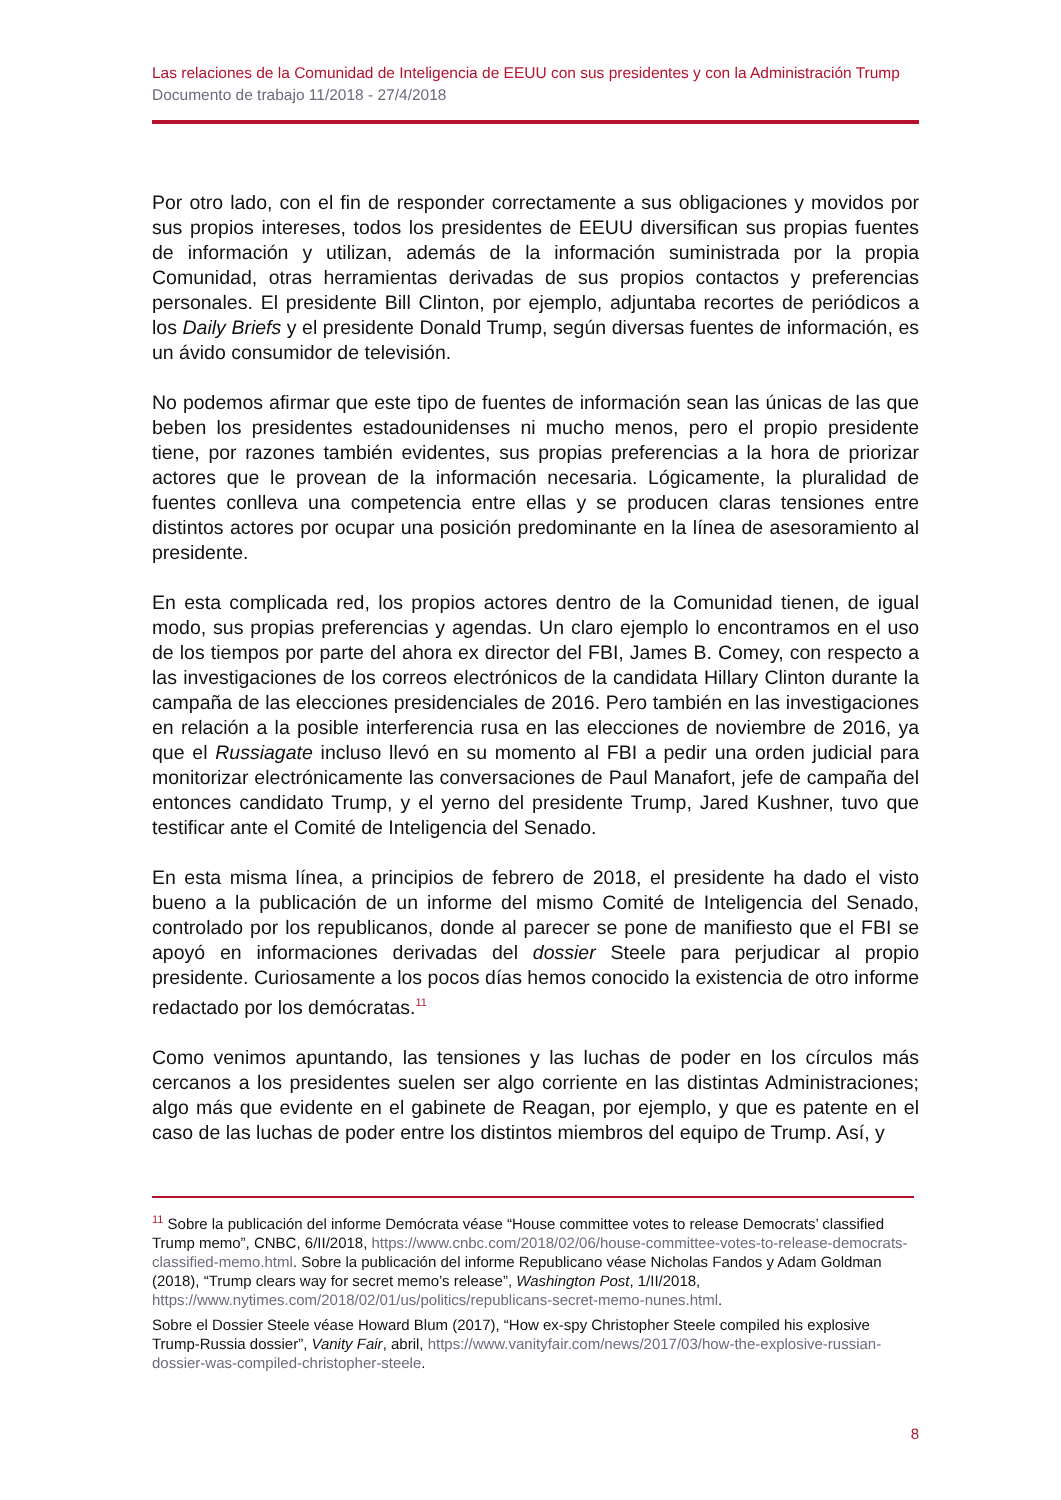Las relaciones de la Comunidad de Inteligencia de EEUU con sus presidentes y con la Administración Trump
Documento de trabajo 11/2018 - 27/4/2018
Por otro lado, con el fin de responder correctamente a sus obligaciones y movidos por sus propios intereses, todos los presidentes de EEUU diversifican sus propias fuentes de información y utilizan, además de la información suministrada por la propia Comunidad, otras herramientas derivadas de sus propios contactos y preferencias personales. El presidente Bill Clinton, por ejemplo, adjuntaba recortes de periódicos a los Daily Briefs y el presidente Donald Trump, según diversas fuentes de información, es un ávido consumidor de televisión.
No podemos afirmar que este tipo de fuentes de información sean las únicas de las que beben los presidentes estadounidenses ni mucho menos, pero el propio presidente tiene, por razones también evidentes, sus propias preferencias a la hora de priorizar actores que le provean de la información necesaria. Lógicamente, la pluralidad de fuentes conlleva una competencia entre ellas y se producen claras tensiones entre distintos actores por ocupar una posición predominante en la línea de asesoramiento al presidente.
En esta complicada red, los propios actores dentro de la Comunidad tienen, de igual modo, sus propias preferencias y agendas. Un claro ejemplo lo encontramos en el uso de los tiempos por parte del ahora ex director del FBI, James B. Comey, con respecto a las investigaciones de los correos electrónicos de la candidata Hillary Clinton durante la campaña de las elecciones presidenciales de 2016. Pero también en las investigaciones en relación a la posible interferencia rusa en las elecciones de noviembre de 2016, ya que el Russiagate incluso llevó en su momento al FBI a pedir una orden judicial para monitorizar electrónicamente las conversaciones de Paul Manafort, jefe de campaña del entonces candidato Trump, y el yerno del presidente Trump, Jared Kushner, tuvo que testificar ante el Comité de Inteligencia del Senado.
En esta misma línea, a principios de febrero de 2018, el presidente ha dado el visto bueno a la publicación de un informe del mismo Comité de Inteligencia del Senado, controlado por los republicanos, donde al parecer se pone de manifiesto que el FBI se apoyó en informaciones derivadas del dossier Steele para perjudicar al propio presidente. Curiosamente a los pocos días hemos conocido la existencia de otro informe redactado por los demócratas.<sup>11</sup>
Como venimos apuntando, las tensiones y las luchas de poder en los círculos más cercanos a los presidentes suelen ser algo corriente en las distintas Administraciones; algo más que evidente en el gabinete de Reagan, por ejemplo, y que es patente en el caso de las luchas de poder entre los distintos miembros del equipo de Trump. Así, y
<sup>11</sup> Sobre la publicación del informe Demócrata véase “House committee votes to release Democrats’ classified Trump memo”, CNBC, 6/II/2018, https://www.cnbc.com/2018/02/06/house-committee-votes-to-release-democrats-classified-memo.html. Sobre la publicación del informe Republicano véase Nicholas Fandos y Adam Goldman (2018), “Trump clears way for secret memo’s release”, Washington Post, 1/II/2018, https://www.nytimes.com/2018/02/01/us/politics/republicans-secret-memo-nunes.html.
Sobre el Dossier Steele véase Howard Blum (2017), “How ex-spy Christopher Steele compiled his explosive Trump-Russia dossier”, Vanity Fair, abril, https://www.vanityfair.com/news/2017/03/how-the-explosive-russian-dossier-was-compiled-christopher-steele.
8